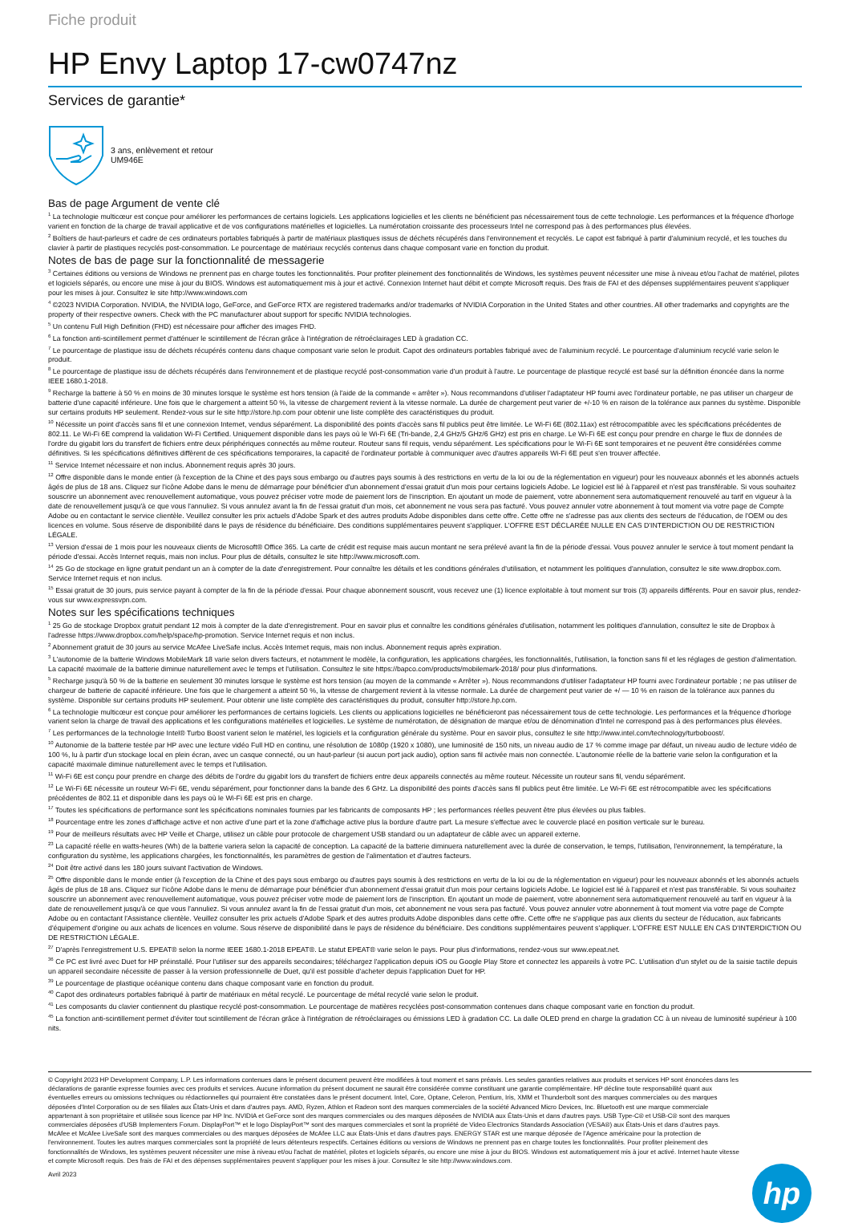Fiche produit
HP Envy Laptop 17-cw0747nz
Services de garantie*
3 ans, enlèvement et retour
UM946E
Bas de page Argument de vente clé
<sup>1</sup> La technologie multicœur est conçue pour améliorer les performances de certains logiciels. Les applications logicielles et les clients ne bénéficient pas nécessairement tous de cette technologie. Les performances et la fréquence d'horloge varient en fonction de la charge de travail applicative et de vos configurations matérielles et logicielles. La numérotation croissante des processeurs Intel ne correspond pas à des performances plus élevées.
<sup>2</sup> Boîtiers de haut-parleurs et cadre de ces ordinateurs portables fabriqués à partir de matériaux plastiques issus de déchets récupérés dans l'environnement et recyclés. Le capot est fabriqué à partir d'aluminium recyclé, et les touches du clavier à partir de plastiques recyclés post-consommation. Le pourcentage de matériaux recyclés contenus dans chaque composant varie en fonction du produit.
Notes de bas de page sur la fonctionnalité de messagerie
<sup>3</sup> Certaines éditions ou versions de Windows ne prennent pas en charge toutes les fonctionnalités. Pour profiter pleinement des fonctionnalités de Windows, les systèmes peuvent nécessiter une mise à niveau et/ou l'achat de matériel, pilotes et logiciels séparés, ou encore une mise à jour du BIOS. Windows est automatiquement mis à jour et activé. Connexion Internet haut débit et compte Microsoft requis. Des frais de FAI et des dépenses supplémentaires peuvent s'appliquer pour les mises à jour. Consultez le site http://www.windows.com
<sup>4</sup> ©2023 NVIDIA Corporation. NVIDIA, the NVIDIA logo, GeForce, and GeForce RTX are registered trademarks and/or trademarks of NVIDIA Corporation in the United States and other countries. All other trademarks and copyrights are the property of their respective owners. Check with the PC manufacturer about support for specific NVIDIA technologies.
<sup>5</sup> Un contenu Full High Definition (FHD) est nécessaire pour afficher des images FHD.
<sup>6</sup> La fonction anti-scintillement permet d'atténuer le scintillement de l'écran grâce à l'intégration de rétroéclairages LED à gradation CC.
<sup>7</sup> Le pourcentage de plastique issu de déchets récupérés contenu dans chaque composant varie selon le produit. Capot des ordinateurs portables fabriqué avec de l'aluminium recyclé. Le pourcentage d'aluminium recyclé varie selon le produit.
<sup>8</sup> Le pourcentage de plastique issu de déchets récupérés dans l'environnement et de plastique recyclé post-consommation varie d'un produit à l'autre. Le pourcentage de plastique recyclé est basé sur la définition énoncée dans la norme IEEE 1680.1-2018.
<sup>9</sup> Recharge la batterie à 50 % en moins de 30 minutes lorsque le système est hors tension (à l'aide de la commande « arrêter »). Nous recommandons d'utiliser l'adaptateur HP fourni avec l'ordinateur portable, ne pas utiliser un chargeur de batterie d'une capacité inférieure. Une fois que le chargement a atteint 50 %, la vitesse de chargement revient à la vitesse normale. La durée de chargement peut varier de +/-10 % en raison de la tolérance aux pannes du système. Disponible sur certains produits HP seulement. Rendez-vous sur le site http://store.hp.com pour obtenir une liste complète des caractéristiques du produit.
<sup>10</sup> Nécessite un point d'accès sans fil et une connexion Internet, vendus séparément. La disponibilité des points d'accès sans fil publics peut être limitée. Le Wi-Fi 6E (802.11ax) est rétrocompatible avec les spécifications précédentes de 802.11. Le Wi-Fi 6E comprend la validation Wi-Fi Certified. Uniquement disponible dans les pays où le Wi-Fi 6E (Tri-bande, 2,4 GHz/5 GHz/6 GHz) est pris en charge. Le Wi-Fi 6E est conçu pour prendre en charge le flux de données de l'ordre du gigabit lors du transfert de fichiers entre deux périphériques connectés au même routeur. Routeur sans fil requis, vendu séparément. Les spécifications pour le Wi-Fi 6E sont temporaires et ne peuvent être considérées comme définitives. Si les spécifications définitives diffèrent de ces spécifications temporaires, la capacité de l'ordinateur portable à communiquer avec d'autres appareils Wi-Fi 6E peut s'en trouver affectée.
<sup>11</sup> Service Internet nécessaire et non inclus. Abonnement requis après 30 jours.
<sup>12</sup> Offre disponible dans le monde entier (à l'exception de la Chine et des pays sous embargo ou d'autres pays soumis à des restrictions en vertu de la loi ou de la réglementation en vigueur) pour les nouveaux abonnés et les abonnés actuels âgés de plus de 18 ans. Cliquez sur l'icône Adobe dans le menu de démarrage pour bénéficier d'un abonnement d'essai gratuit d'un mois pour certains logiciels Adobe. Le logiciel est lié à l'appareil et n'est pas transférable. Si vous souhaitez souscrire un abonnement avec renouvellement automatique, vous pouvez préciser votre mode de paiement lors de l'inscription. En ajoutant un mode de paiement, votre abonnement sera automatiquement renouvelé au tarif en vigueur à la date de renouvellement jusqu'à ce que vous l'annuliez. Si vous annulez avant la fin de l'essai gratuit d'un mois, cet abonnement ne vous sera pas facturé. Vous pouvez annuler votre abonnement à tout moment via votre page de Compte Adobe ou en contactant le service clientèle. Veuillez consulter les prix actuels d'Adobe Spark et des autres produits Adobe disponibles dans cette offre. Cette offre ne s'adresse pas aux clients des secteurs de l'éducation, de l'OEM ou des licences en volume. Sous réserve de disponibilité dans le pays de résidence du bénéficiaire. Des conditions supplémentaires peuvent s'appliquer. L'OFFRE EST DÉCLARÉE NULLE EN CAS D'INTERDICTION OU DE RESTRICTION LÉGALE.
<sup>13</sup> Version d'essai de 1 mois pour les nouveaux clients de Microsoft® Office 365. La carte de crédit est requise mais aucun montant ne sera prélevé avant la fin de la période d'essai. Vous pouvez annuler le service à tout moment pendant la période d'essai. Accès Internet requis, mais non inclus. Pour plus de détails, consultez le site http://www.microsoft.com.
<sup>14</sup> 25 Go de stockage en ligne gratuit pendant un an à compter de la date d'enregistrement. Pour connaître les détails et les conditions générales d'utilisation, et notamment les politiques d'annulation, consultez le site www.dropbox.com. Service Internet requis et non inclus.
<sup>15</sup> Essai gratuit de 30 jours, puis service payant à compter de la fin de la période d'essai. Pour chaque abonnement souscrit, vous recevez une (1) licence exploitable à tout moment sur trois (3) appareils différents. Pour en savoir plus, rendez-vous sur www.expressvpn.com.
Notes sur les spécifications techniques
<sup>1</sup> 25 Go de stockage Dropbox gratuit pendant 12 mois à compter de la date d'enregistrement. Pour en savoir plus et connaître les conditions générales d'utilisation, notamment les politiques d'annulation, consultez le site de Dropbox à l'adresse https://www.dropbox.com/help/space/hp-promotion. Service Internet requis et non inclus.
<sup>2</sup> Abonnement gratuit de 30 jours au service McAfee LiveSafe inclus. Accès Internet requis, mais non inclus. Abonnement requis après expiration.
<sup>3</sup> L'autonomie de la batterie Windows MobileMark 18 varie selon divers facteurs, et notamment le modèle, la configuration, les applications chargées, les fonctionnalités, l'utilisation, la fonction sans fil et les réglages de gestion d'alimentation. La capacité maximale de la batterie diminue naturellement avec le temps et l'utilisation. Consultez le site https://bapco.com/products/mobilemark-2018/ pour plus d'informations.
<sup>5</sup> Recharge jusqu'à 50 % de la batterie en seulement 30 minutes lorsque le système est hors tension (au moyen de la commande « Arrêter »). Nous recommandons d'utiliser l'adaptateur HP fourni avec l'ordinateur portable ; ne pas utiliser de chargeur de batterie de capacité inférieure. Une fois que le chargement a atteint 50 %, la vitesse de chargement revient à la vitesse normale. La durée de chargement peut varier de +/ — 10 % en raison de la tolérance aux pannes du système. Disponible sur certains produits HP seulement. Pour obtenir une liste complète des caractéristiques du produit, consulter http://store.hp.com.
<sup>6</sup> La technologie multicœur est conçue pour améliorer les performances de certains logiciels. Les clients ou applications logicielles ne bénéficieront pas nécessairement tous de cette technologie. Les performances et la fréquence d'horloge varient selon la charge de travail des applications et les configurations matérielles et logicielles. Le système de numérotation, de désignation de marque et/ou de dénomination d'Intel ne correspond pas à des performances plus élevées.
<sup>7</sup> Les performances de la technologie Intel® Turbo Boost varient selon le matériel, les logiciels et la configuration générale du système. Pour en savoir plus, consultez le site http://www.intel.com/technology/turboboost/.
<sup>10</sup> Autonomie de la batterie testée par HP avec une lecture vidéo Full HD en continu, une résolution de 1080p (1920 x 1080), une luminosité de 150 nits, un niveau audio de 17 % comme image par défaut, un niveau audio de lecture vidéo de 100 %, lu à partir d'un stockage local en plein écran, avec un casque connecté, ou un haut-parleur (si aucun port jack audio), option sans fil activée mais non connectée. L'autonomie réelle de la batterie varie selon la configuration et la capacité maximale diminue naturellement avec le temps et l'utilisation.
<sup>11</sup> Wi-Fi 6E est conçu pour prendre en charge des débits de l'ordre du gigabit lors du transfert de fichiers entre deux appareils connectés au même routeur. Nécessite un routeur sans fil, vendu séparément.
<sup>12</sup> Le Wi-Fi 6E nécessite un routeur Wi-Fi 6E, vendu séparément, pour fonctionner dans la bande des 6 GHz. La disponibilité des points d'accès sans fil publics peut être limitée. Le Wi-Fi 6E est rétrocompatible avec les spécifications précédentes de 802.11 et disponible dans les pays où le Wi-Fi 6E est pris en charge.
<sup>17</sup> Toutes les spécifications de performance sont les spécifications nominales fournies par les fabricants de composants HP ; les performances réelles peuvent être plus élevées ou plus faibles.
<sup>18</sup> Pourcentage entre les zones d'affichage active et non active d'une part et la zone d'affichage active plus la bordure d'autre part. La mesure s'effectue avec le couvercle placé en position verticale sur le bureau.
<sup>19</sup> Pour de meilleurs résultats avec HP Veille et Charge, utilisez un câble pour protocole de chargement USB standard ou un adaptateur de câble avec un appareil externe.
<sup>23</sup> La capacité réelle en watts-heures (Wh) de la batterie variera selon la capacité de conception. La capacité de la batterie diminuera naturellement avec la durée de conservation, le temps, l'utilisation, l'environnement, la température, la configuration du système, les applications chargées, les fonctionnalités, les paramètres de gestion de l'alimentation et d'autres facteurs.
<sup>24</sup> Doit être activé dans les 180 jours suivant l'activation de Windows.
<sup>25</sup> Offre disponible dans le monde entier (à l'exception de la Chine et des pays sous embargo ou d'autres pays soumis à des restrictions en vertu de la loi ou de la réglementation en vigueur) pour les nouveaux abonnés et les abonnés actuels âgés de plus de 18 ans. Cliquez sur l'icône Adobe dans le menu de démarrage pour bénéficier d'un abonnement d'essai gratuit d'un mois pour certains logiciels Adobe. Le logiciel est lié à l'appareil et n'est pas transférable. Si vous souhaitez souscrire un abonnement avec renouvellement automatique, vous pouvez préciser votre mode de paiement lors de l'inscription. En ajoutant un mode de paiement, votre abonnement sera automatiquement renouvelé au tarif en vigueur à la date de renouvellement jusqu'à ce que vous l'annuliez. Si vous annulez avant la fin de l'essai gratuit d'un mois, cet abonnement ne vous sera pas facturé. Vous pouvez annuler votre abonnement à tout moment via votre page de Compte Adobe ou en contactant l'Assistance clientèle. Veuillez consulter les prix actuels d'Adobe Spark et des autres produits Adobe disponibles dans cette offre. Cette offre ne s'applique pas aux clients du secteur de l'éducation, aux fabricants d'équipement d'origine ou aux achats de licences en volume. Sous réserve de disponibilité dans le pays de résidence du bénéficiaire. Des conditions supplémentaires peuvent s'appliquer. L'OFFRE EST NULLE EN CAS D'INTERDICTION OU DE RESTRICTION LÉGALE.
<sup>27</sup> D'après l'enregistrement U.S. EPEAT® selon la norme IEEE 1680.1-2018 EPEAT®. Le statut EPEAT® varie selon le pays. Pour plus d'informations, rendez-vous sur www.epeat.net.
<sup>36</sup> Ce PC est livré avec Duet for HP préinstallé. Pour l'utiliser sur des appareils secondaires; téléchargez l'application depuis iOS ou Google Play Store et connectez les appareils à votre PC. L'utilisation d'un stylet ou de la saisie tactile depuis un appareil secondaire nécessite de passer à la version professionnelle de Duet, qu'il est possible d'acheter depuis l'application Duet for HP.
<sup>39</sup> Le pourcentage de plastique océanique contenu dans chaque composant varie en fonction du produit.
<sup>40</sup> Capot des ordinateurs portables fabriqué à partir de matériaux en métal recyclé. Le pourcentage de métal recyclé varie selon le produit.
<sup>41</sup> Les composants du clavier contiennent du plastique recyclé post-consommation. Le pourcentage de matières recyclées post-consommation contenues dans chaque composant varie en fonction du produit.
<sup>45</sup> La fonction anti-scintillement permet d'éviter tout scintillement de l'écran grâce à l'intégration de rétroéclairages ou émissions LED à gradation CC. La dalle OLED prend en charge la gradation CC à un niveau de luminosité supérieur à 100 nits.
© Copyright 2023 HP Development Company, L.P. Les informations contenues dans le présent document peuvent être modifiées à tout moment et sans préavis. Les seules garanties relatives aux produits et services HP sont énoncées dans les déclarations de garantie expresse fournies avec ces produits et services. Aucune information du présent document ne saurait être considérée comme constituant une garantie complémentaire. HP décline toute responsabilité quant aux éventuelles erreurs ou omissions techniques ou rédactionnelles qui pourraient être constatées dans le présent document. Intel, Core, Optane, Celeron, Pentium, Iris, XMM et Thunderbolt sont des marques commerciales ou des marques déposées d'Intel Corporation ou de ses filiales aux États-Unis et dans d'autres pays. AMD, Ryzen, Athlon et Radeon sont des marques commerciales de la société Advanced Micro Devices, Inc. Bluetooth est une marque commerciale appartenant à son propriétaire et utilisée sous licence par HP Inc. NVIDIA et GeForce sont des marques commerciales ou des marques déposées de NVIDIA aux États-Unis et dans d'autres pays. USB Type-C® et USB-C® sont des marques commerciales déposées d'USB Implementers Forum. DisplayPort™ et le logo DisplayPort™ sont des marques commerciales et sont la propriété de Video Electronics Standards Association (VESA®) aux États-Unis et dans d'autres pays. McAfee et McAfee LiveSafe sont des marques commerciales ou des marques déposées de McAfee LLC aux États-Unis et dans d'autres pays. ENERGY STAR est une marque déposée de l'Agence américaine pour la protection de l'environnement. Toutes les autres marques commerciales sont la propriété de leurs détenteurs respectifs. Certaines éditions ou versions de Windows ne prennent pas en charge toutes les fonctionnalités. Pour profiter pleinement des fonctionnalités de Windows, les systèmes peuvent nécessiter une mise à niveau et/ou l'achat de matériel, pilotes et logiciels séparés, ou encore une mise à jour du BIOS. Windows est automatiquement mis à jour et activé. Internet haute vitesse et compte Microsoft requis. Des frais de FAI et des dépenses supplémentaires peuvent s'appliquer pour les mises à jour. Consultez le site http://www.windows.com.
Avril 2023
hp